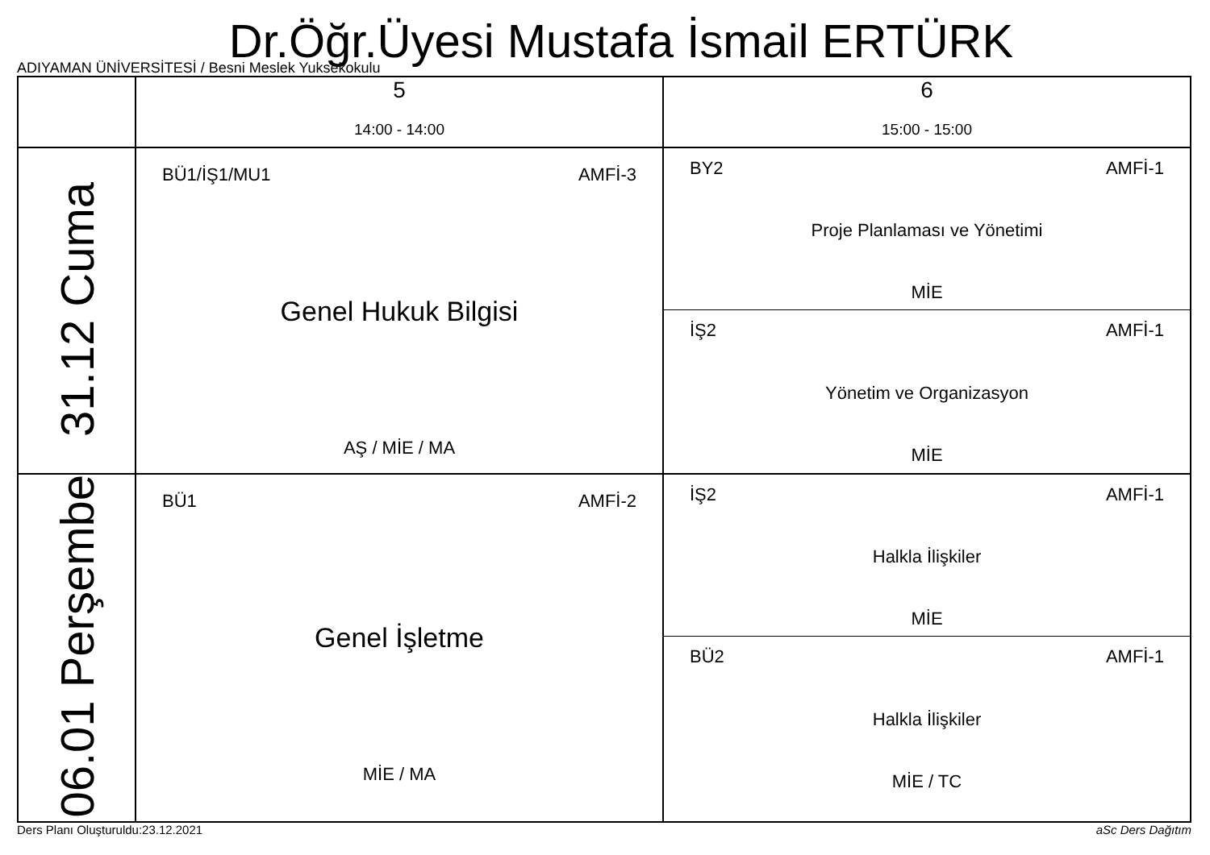Dr.Öğr.Üyesi Mustafa İsmail ERTÜRK
ADIYAMAN ÜNİVERSİTESİ / Besni Meslek Yuksekokulu
| | 5 14:00 - 14:00 | 6 15:00 - 15:00 |
| --- | --- | --- |
| 31.12 Cuma | BÜ1/İŞ1/MU1 AMFİ-3 Genel Hukuk Bilgisi AŞ / MİE / MA | BY2 AMFİ-1 Proje Planlaması ve Yönetimi MİE İŞ2 AMFİ-1 Yönetim ve Organizasyon MİE |
| 06.01 Perşembe | BÜ1 AMFİ-2 Genel İşletme MİE / MA | İŞ2 AMFİ-1 Halkla İlişkiler MİE BÜ2 AMFİ-1 Halkla İlişkiler MİE / TC |
Ders Planı Oluşturuldu:23.12.2021 aSc Ders Dağıtım